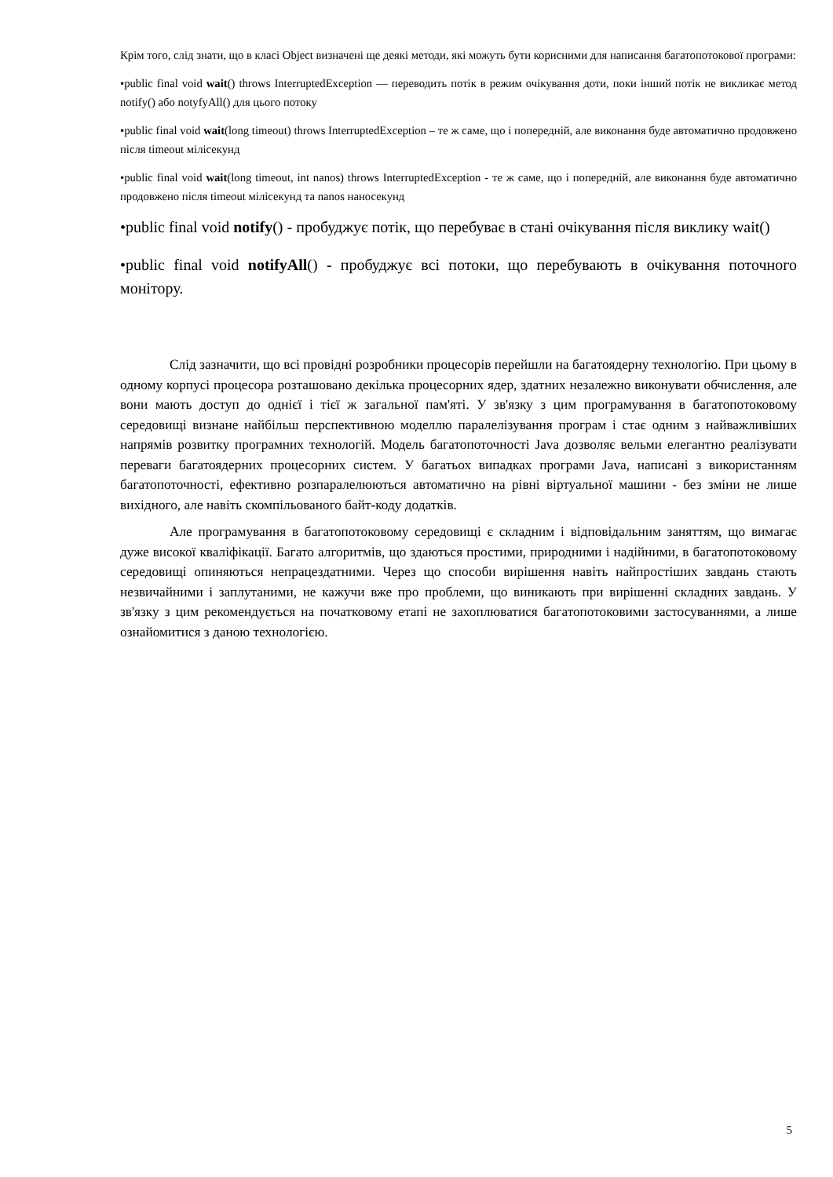Крім того, слід знати, що в класі Object визначені ще деякі методи, які можуть бути корисними для написання багатопотокової програми:
•public final void wait() throws InterruptedException — переводить потік в режим очікування доти, поки інший потік не викликає метод notify() або notyfyAll() для цього потоку
•public final void wait(long timeout) throws InterruptedException – те ж саме, що і попередній, але виконання буде автоматично продовжено після timeout мілісекунд
•public final void wait(long timeout, int nanos) throws InterruptedException - те ж саме, що і попередній, але виконання буде автоматично продовжено після timeout мілісекунд та nanos наносекунд
•public final void notify() - пробуджує потік, що перебуває в стані очікування після виклику wait()
•public final void notifyAll() - пробуджує всі потоки, що перебувають в очікування поточного монітору.
Слід зазначити, що всі провідні розробники процесорів перейшли на багатоядерну технологію. При цьому в одному корпусі процесора розташовано декілька процесорних ядер, здатних незалежно виконувати обчислення, але вони мають доступ до однієї і тієї ж загальної пам'яті. У зв'язку з цим програмування в багатопотоковому середовищі визнане найбільш перспективною моделлю паралелізування програм і стає одним з найважливіших напрямів розвитку програмних технологій. Модель багатопоточності Java дозволяє вельми елегантно реалізувати переваги багатоядерних процесорних систем. У багатьох випадках програми Java, написані з використанням багатопоточності, ефективно розпаралелюються автоматично на рівні віртуальної машини - без зміни не лише вихідного, але навіть скомпільованого байт-коду додатків.
Але програмування в багатопотоковому середовищі є складним і відповідальним заняттям, що вимагає дуже високої кваліфікації. Багато алгоритмів, що здаються простими, природними і надійними, в багатопотоковому середовищі опиняються непрацездатними. Через що способи вирішення навіть найпростіших завдань стають незвичайними і заплутаними, не кажучи вже про проблеми, що виникають при вирішенні складних завдань. У зв'язку з цим рекомендується на початковому етапі не захоплюватися багатопотоковими застосуваннями, а лише ознайомитися з даною технологією.
5